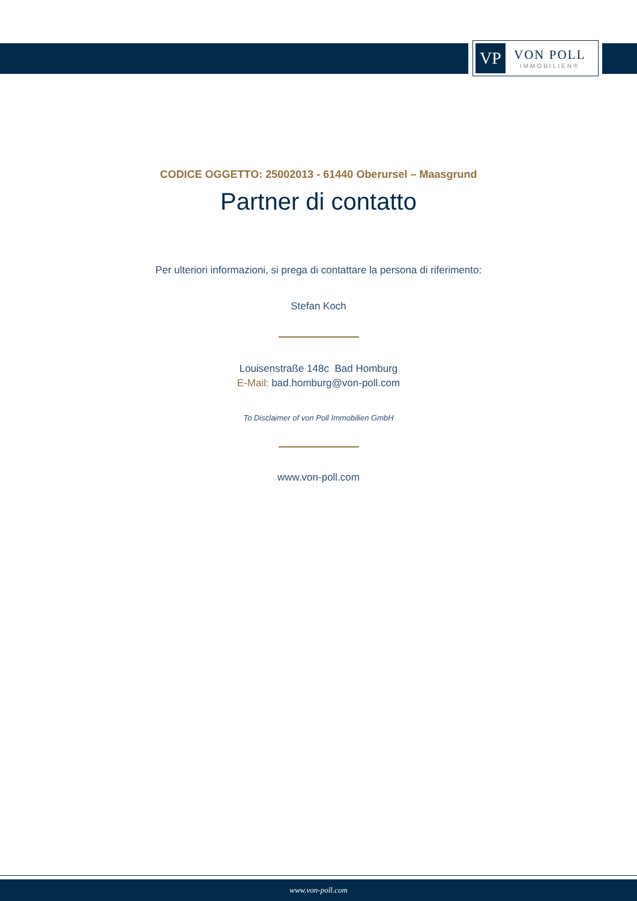VP
VON POLL
IMMOBILIEN®
CODICE OGGETTO: 25002013 - 61440 Oberursel – Maasgrund
Partner di contatto
Per ulteriori informazioni, si prega di contattare la persona di riferimento:
Stefan Koch
Louisenstraße 148c Bad Homburg
E-Mail: bad.homburg@von-poll.com
To Disclaimer of von Poll Immobilien GmbH
www.von-poll.com
www.von-poll.com